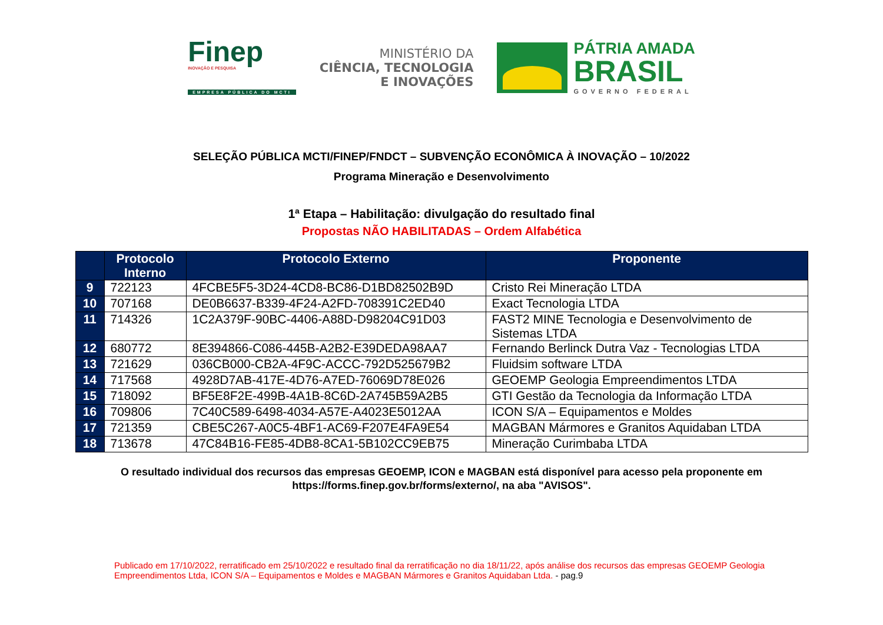Finep
INOVAÇÃO E PESQUISA
EMPRESA PÚBLICA DO MCTI
MINISTÉRIO DA
CIÊNCIA, TECNOLOGIA
E INOVAÇÕES
PÁTRIA AMADA
BRASIL
GOVERNO FEDERAL
SELEÇÃO PÚBLICA MCTI/FINEP/FNDCT – SUBVENÇÃO ECONÔMICA À INOVAÇÃO – 10/2022
Programa Mineração e Desenvolvimento
1ª Etapa – Habilitação: divulgação do resultado final
Propostas NÃO HABILITADAS – Ordem Alfabética
| | Protocolo Interno | Protocolo Externo | Proponente |
| --- | --- | --- | --- |
| 9 | 722123 | 4FCBE5F5-3D24-4CD8-BC86-D1BD82502B9D | Cristo Rei Mineração LTDA |
| 10 | 707168 | DE0B6637-B339-4F24-A2FD-708391C2ED40 | Exact Tecnologia LTDA |
| 11 | 714326 | 1C2A379F-90BC-4406-A88D-D98204C91D03 | FAST2 MINE Tecnologia e Desenvolvimento de Sistemas LTDA |
| 12 | 680772 | 8E394866-C086-445B-A2B2-E39DEDA98AA7 | Fernando Berlinck Dutra Vaz - Tecnologias LTDA |
| 13 | 721629 | 036CB000-CB2A-4F9C-ACCC-792D525679B2 | Fluidsim software LTDA |
| 14 | 717568 | 4928D7AB-417E-4D76-A7ED-76069D78E026 | GEOEMP Geologia Empreendimentos LTDA |
| 15 | 718092 | BF5E8F2E-499B-4A1B-8C6D-2A745B59A2B5 | GTI Gestão da Tecnologia da Informação LTDA |
| 16 | 709806 | 7C40C589-6498-4034-A57E-A4023E5012AA | ICON S/A – Equipamentos e Moldes |
| 17 | 721359 | CBE5C267-A0C5-4BF1-AC69-F207E4FA9E54 | MAGBAN Mármores e Granitos Aquidaban LTDA |
| 18 | 713678 | 47C84B16-FE85-4DB8-8CA1-5B102CC9EB75 | Mineração Curimbaba LTDA |
O resultado individual dos recursos das empresas GEOEMP, ICON e MAGBAN está disponível para acesso pela proponente em
https://forms.finep.gov.br/forms/externo/, na aba "AVISOS".
Publicado em 17/10/2022, rerratificado em 25/10/2022 e resultado final da rerratificação no dia 18/11/22, após análise dos recursos das empresas GEOEMP Geologia Empreendimentos Ltda, ICON S/A – Equipamentos e Moldes e MAGBAN Mármores e Granitos Aquidaban Ltda. - pag.9